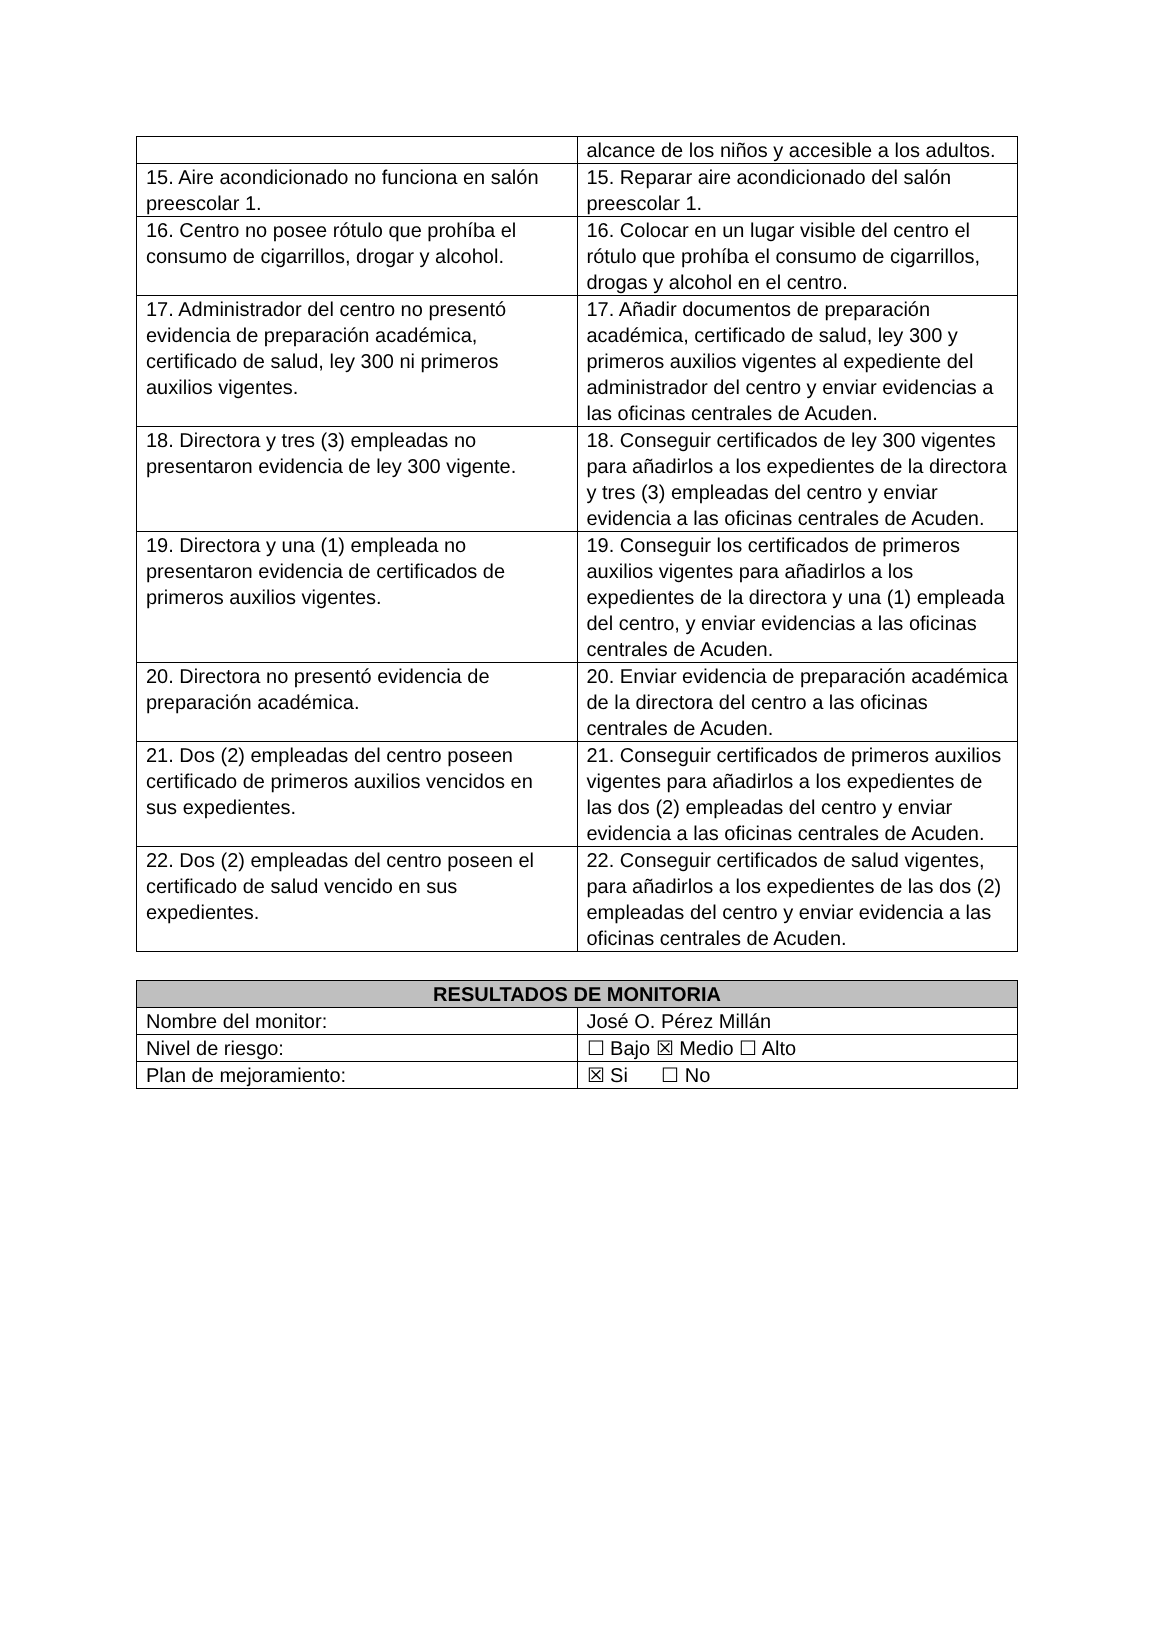| | alcance de los niños y accesible a los adultos. |
| 15. Aire acondicionado no funciona en salón preescolar 1. | 15. Reparar aire acondicionado del salón preescolar 1. |
| 16. Centro no posee rótulo que prohíba el consumo de cigarrillos, drogar y alcohol. | 16. Colocar en un lugar visible del centro el rótulo que prohíba el consumo de cigarrillos, drogas y alcohol en el centro. |
| 17. Administrador del centro no presentó evidencia de preparación académica, certificado de salud, ley 300 ni primeros auxilios vigentes. | 17. Añadir documentos de preparación académica, certificado de salud, ley 300 y primeros auxilios vigentes al expediente del administrador del centro y enviar evidencias a las oficinas centrales de Acuden. |
| 18. Directora y tres (3) empleadas no presentaron evidencia de ley 300 vigente. | 18. Conseguir certificados de ley 300 vigentes para añadirlos a los expedientes de la directora y tres (3) empleadas del centro y enviar evidencia a las oficinas centrales de Acuden. |
| 19. Directora y una (1) empleada no presentaron evidencia de certificados de primeros auxilios vigentes. | 19. Conseguir los certificados de primeros auxilios vigentes para añadirlos a los expedientes de la directora y una (1) empleada del centro, y enviar evidencias a las oficinas centrales de Acuden. |
| 20. Directora no presentó evidencia de preparación académica. | 20. Enviar evidencia de preparación académica de la directora del centro a las oficinas centrales de Acuden. |
| 21. Dos (2) empleadas del centro poseen certificado de primeros auxilios vencidos en sus expedientes. | 21. Conseguir certificados de primeros auxilios vigentes para añadirlos a los expedientes de las dos (2) empleadas del centro y enviar evidencia a las oficinas centrales de Acuden. |
| 22. Dos (2) empleadas del centro poseen el certificado de salud vencido en sus expedientes. | 22. Conseguir certificados de salud vigentes, para añadirlos a los expedientes de las dos (2) empleadas del centro y enviar evidencia a las oficinas centrales de Acuden. |
| RESULTADOS DE MONITORIA | |
| --- | --- |
| Nombre del monitor: | José O. Pérez Millán |
| Nivel de riesgo: | ☐ Bajo ☒ Medio ☐ Alto |
| Plan de mejoramiento: | ☒ Si ☐ No |